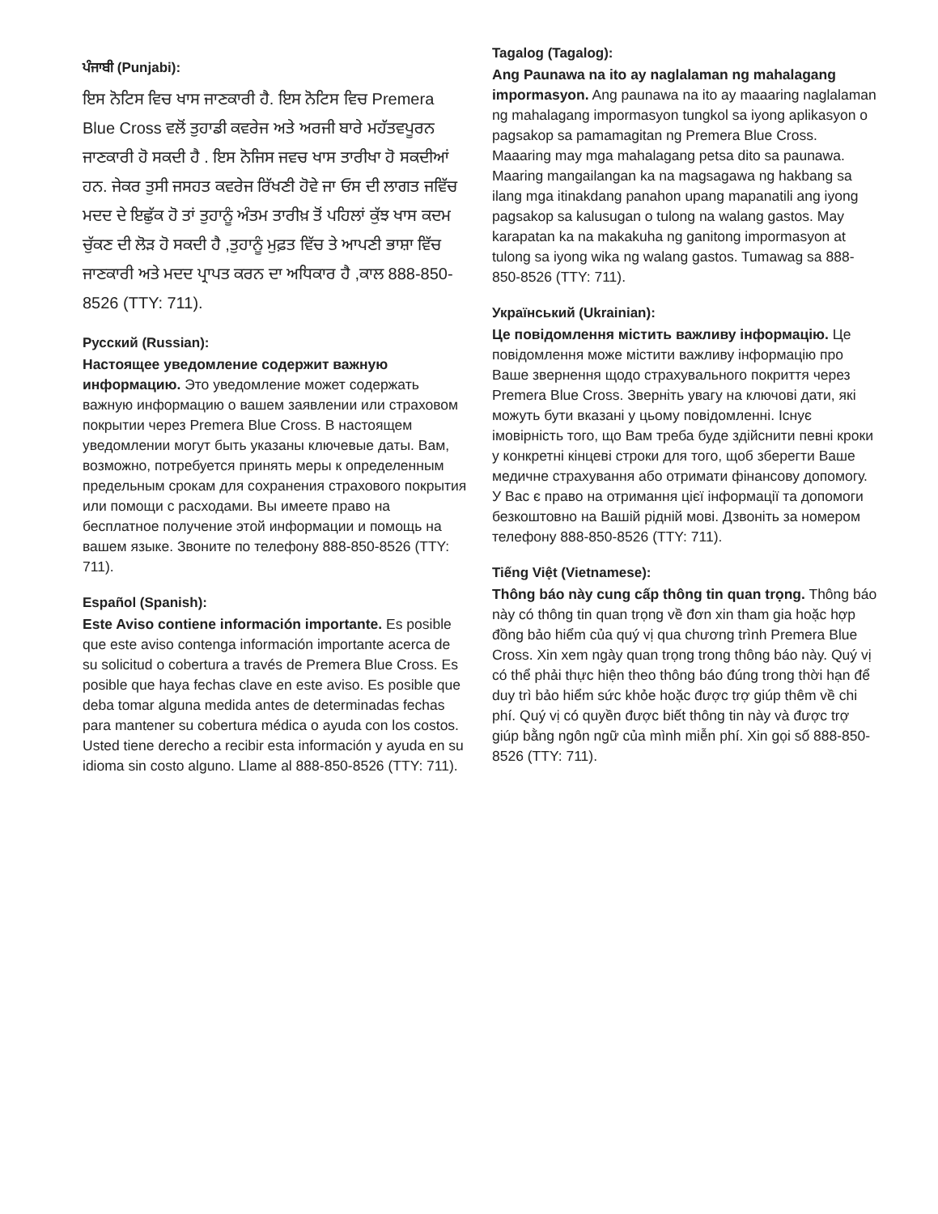ਪੰਜਾਬੀ (Punjabi):
ਇਸ ਨੋਟਿਸ ਵਿਚ ਖਾਸ ਜਾਣਕਾਰੀ ਹੈ. ਇਸ ਨੋਟਿਸ ਵਿਚ Premera Blue Cross ਵਲੋਂ ਤੁਹਾਡੀ ਕਵਰੇਜ ਅਤੇ ਅਰਜੀ ਬਾਰੇ ਮਹੱਤਵਪੂਰਨ ਜਾਣਕਾਰੀ ਹੋ ਸਕਦੀ ਹੈ . ਇਸ ਨੋਜਿਸ ਜਵਚ ਖਾਸ ਤਾਰੀਖਾ ਹੋ ਸਕਦੀਆਂ ਹਨ. ਜੇਕਰ ਤੁਸੀ ਜਸਹਤ ਕਵਰੇਜ ਰਿੱਖਣੀ ਹੋਵੇ ਜਾ ਓਸ ਦੀ ਲਾਗਤ ਜਵਿੱਚ ਮਦਦ ਦੇ ਇਛੁੱਕ ਹੋ ਤਾਂ ਤੁਹਾਨੂੰ ਅੰਤਮ ਤਾਰੀਖ਼ ਤੋਂ ਪਹਿਲਾਂ ਕੁੱਝ ਖਾਸ ਕਦਮ ਚੁੱਕਣ ਦੀ ਲੋੜ ਹੋ ਸਕਦੀ ਹੈ ,ਤੁਹਾਨੂੰ ਮੁਫ਼ਤ ਵਿੱਚ ਤੇ ਆਪਣੀ ਭਾਸ਼ਾ ਵਿੱਚ ਜਾਣਕਾਰੀ ਅਤੇ ਮਦਦ ਪ੍ਰਾਪਤ ਕਰਨ ਦਾ ਅਧਿਕਾਰ ਹੈ ,ਕਾਲ 888-850-8526 (TTY: 711).
Русский (Russian):
Настоящее уведомление содержит важную информацию. Это уведомление может содержать важную информацию о вашем заявлении или страховом покрытии через Premera Blue Cross. В настоящем уведомлении могут быть указаны ключевые даты. Вам, возможно, потребуется принять меры к определенным предельным срокам для сохранения страхового покрытия или помощи с расходами. Вы имеете право на бесплатное получение этой информации и помощь на вашем языке. Звоните по телефону 888-850-8526 (TTY: 711).
Español (Spanish):
Este Aviso contiene información importante. Es posible que este aviso contenga información importante acerca de su solicitud o cobertura a través de Premera Blue Cross. Es posible que haya fechas clave en este aviso. Es posible que deba tomar alguna medida antes de determinadas fechas para mantener su cobertura médica o ayuda con los costos. Usted tiene derecho a recibir esta información y ayuda en su idioma sin costo alguno. Llame al 888-850-8526 (TTY: 711).
Tagalog (Tagalog):
Ang Paunawa na ito ay naglalaman ng mahalagang impormasyon. Ang paunawa na ito ay maaaring naglalaman ng mahalagang impormasyon tungkol sa iyong aplikasyon o pagsakop sa pamamagitan ng Premera Blue Cross. Maaaring may mga mahalagang petsa dito sa paunawa. Maaring mangailangan ka na magsagawa ng hakbang sa ilang mga itinakdang panahon upang mapanatili ang iyong pagsakop sa kalusugan o tulong na walang gastos. May karapatan ka na makakuha ng ganitong impormasyon at tulong sa iyong wika ng walang gastos. Tumawag sa 888-850-8526 (TTY: 711).
Український (Ukrainian):
Це повідомлення містить важливу інформацію. Це повідомлення може містити важливу інформацію про Ваше звернення щодо страхувального покриття через Premera Blue Cross. Зверніть увагу на ключові дати, які можуть бути вказані у цьому повідомленні. Існує імовірність того, що Вам треба буде здійснити певні кроки у конкретні кінцеві строки для того, щоб зберегти Ваше медичне страхування або отримати фінансову допомогу. У Вас є право на отримання цієї інформації та допомоги безкоштовно на Вашій рідній мові. Дзвоніть за номером телефону 888-850-8526 (TTY: 711).
Tiếng Việt (Vietnamese):
Thông báo này cung cấp thông tin quan trọng. Thông báo này có thông tin quan trọng về đơn xin tham gia hoặc hợp đồng bảo hiểm của quý vị qua chương trình Premera Blue Cross. Xin xem ngày quan trọng trong thông báo này. Quý vị có thể phải thực hiện theo thông báo đúng trong thời hạn để duy trì bảo hiểm sức khỏe hoặc được trợ giúp thêm về chi phí. Quý vị có quyền được biết thông tin này và được trợ giúp bằng ngôn ngữ của mình miễn phí. Xin gọi số 888-850-8526 (TTY: 711).